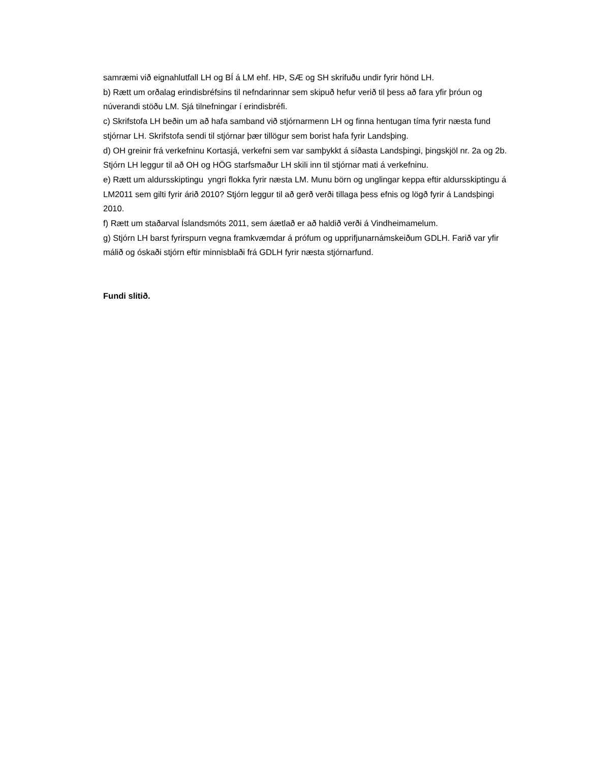samræmi við eignahlutfall LH og BÍ á LM ehf. HÞ, SÆ og SH skrifuðu undir fyrir hönd LH.
b) Rætt um orðalag erindisbréfsins til nefndarinnar sem skipuð hefur verið til þess að fara yfir þróun og núverandi stöðu LM. Sjá tilnefningar í erindisbréfi.
c) Skrifstofa LH beðin um að hafa samband við stjórnarmenn LH og finna hentugan tíma fyrir næsta fund stjórnar LH. Skrifstofa sendi til stjórnar þær tillögur sem borist hafa fyrir Landsþing.
d) OH greinir frá verkefninu Kortasjá, verkefni sem var samþykkt á síðasta Landsþingi, þingskjöl nr. 2a og 2b. Stjórn LH leggur til að OH og HÖG starfsmaður LH skili inn til stjórnar mati á verkefninu.
e) Rætt um aldursskiptingu yngri flokka fyrir næsta LM. Munu börn og unglingar keppa eftir aldursskiptingu á LM2011 sem gilti fyrir árið 2010? Stjórn leggur til að gerð verði tillaga þess efnis og lögð fyrir á Landsþingi 2010.
f) Rætt um staðarval Íslandsmóts 2011, sem áætlað er að haldið verði á Vindheimamelum.
g) Stjórn LH barst fyrirspurn vegna framkvæmdar á prófum og upprifjunarnámskeiðum GDLH. Farið var yfir málið og óskaði stjórn eftir minnisblaði frá GDLH fyrir næsta stjórnarfund.
Fundi slitið.